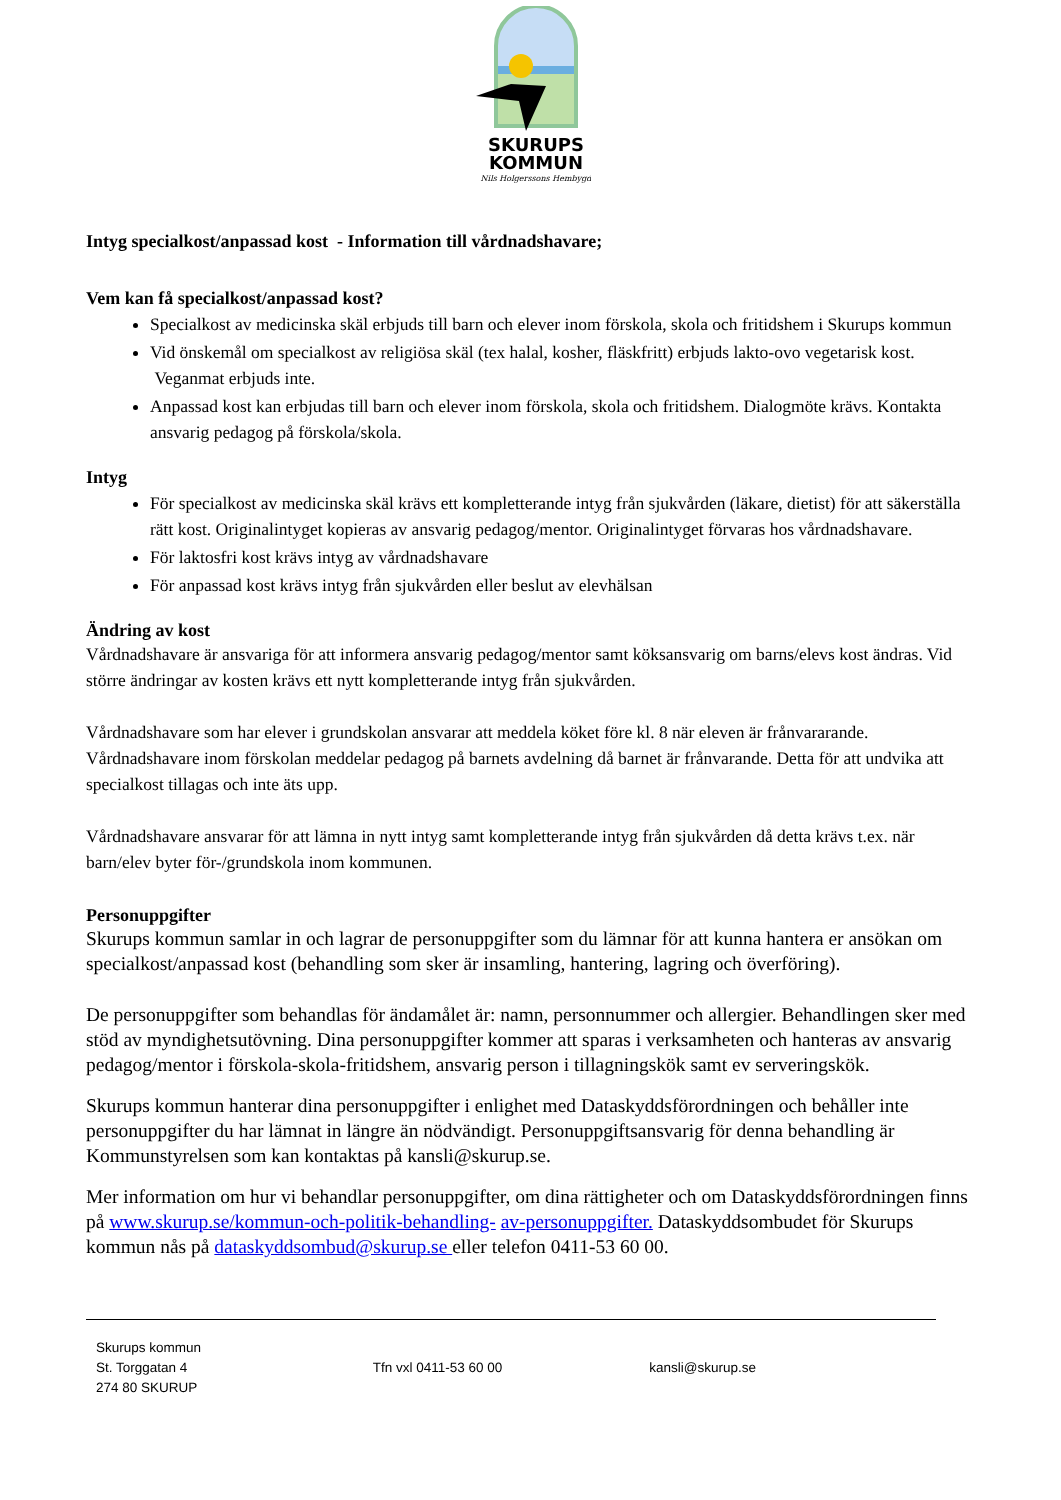SKURUPS
KOMMUN
Nils Holgerssons Hembygd
Intyg specialkost/anpassad kost - Information till vårdnadshavare;
Vem kan få specialkost/anpassad kost?
Specialkost av medicinska skäl erbjuds till barn och elever inom förskola, skola och fritidshem i Skurups kommun
Vid önskemål om specialkost av religiösa skäl (tex halal, kosher, fläskfritt) erbjuds lakto-ovo vegetarisk kost. Veganmat erbjuds inte.
Anpassad kost kan erbjudas till barn och elever inom förskola, skola och fritidshem. Dialogmöte krävs. Kontakta ansvarig pedagog på förskola/skola.
Intyg
För specialkost av medicinska skäl krävs ett kompletterande intyg från sjukvården (läkare, dietist) för att säkerställa rätt kost. Originalintyget kopieras av ansvarig pedagog/mentor. Originalintyget förvaras hos vårdnadshavare.
För laktosfri kost krävs intyg av vårdnadshavare
För anpassad kost krävs intyg från sjukvården eller beslut av elevhälsan
Ändring av kost
Vårdnadshavare är ansvariga för att informera ansvarig pedagog/mentor samt köksansvarig om barns/elevs kost ändras. Vid större ändringar av kosten krävs ett nytt kompletterande intyg från sjukvården.
Vårdnadshavare som har elever i grundskolan ansvarar att meddela köket före kl. 8 när eleven är frånvararande. Vårdnadshavare inom förskolan meddelar pedagog på barnets avdelning då barnet är frånvarande. Detta för att undvika att specialkost tillagas och inte äts upp.
Vårdnadshavare ansvarar för att lämna in nytt intyg samt kompletterande intyg från sjukvården då detta krävs t.ex. när barn/elev byter för-/grundskola inom kommunen.
Personuppgifter
Skurups kommun samlar in och lagrar de personuppgifter som du lämnar för att kunna hantera er ansökan om specialkost/anpassad kost (behandling som sker är insamling, hantering, lagring och överföring).
De personuppgifter som behandlas för ändamålet är: namn, personnummer och allergier. Behandlingen sker med stöd av myndighetsutövning. Dina personuppgifter kommer att sparas i verksamheten och hanteras av ansvarig pedagog/mentor i förskola-skola-fritidshem, ansvarig person i tillagningskök samt ev serveringskök.
Skurups kommun hanterar dina personuppgifter i enlighet med Dataskyddsförordningen och behåller inte personuppgifter du har lämnat in längre än nödvändigt. Personuppgiftsansvarig för denna behandling är Kommunstyrelsen som kan kontaktas på kansli@skurup.se.
Mer information om hur vi behandlar personuppgifter, om dina rättigheter och om Dataskyddsförordningen finns på www.skurup.se/kommun-och-politik-behandling- av-personuppgifter. Dataskyddsombudet för Skurups kommun nås på dataskyddsombud@skurup.se eller telefon 0411-53 60 00.
Skurups kommun
St. Torggatan 4
274 80 SKURUP
Tfn vxl 0411-53 60 00
kansli@skurup.se